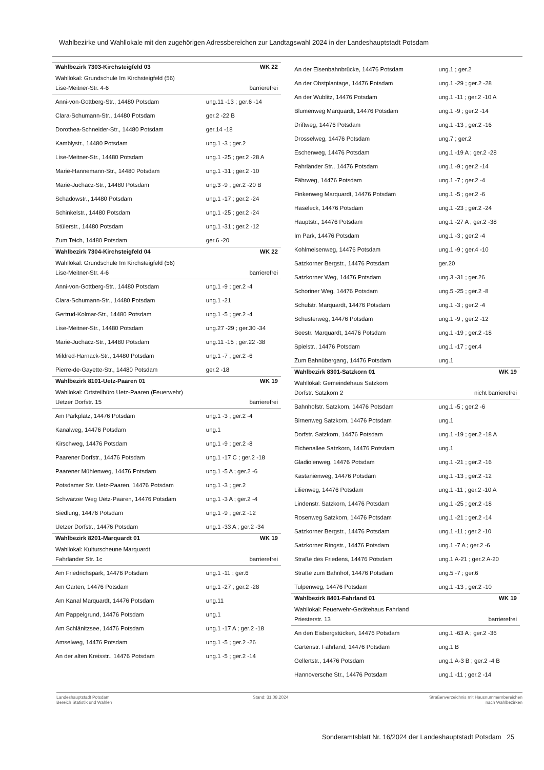Wahlbezirke und Wahllokale mit den zugehörigen Adressbereichen zur Landtagswahl 2024 in der Landeshauptstadt Potsdam
| Wahlbezirk 7303-Kirchsteigfeld 03 | WK 22 |
| Wahllokal: Grundschule Im Kirchsteigfeld (56) | |
| Lise-Meitner-Str. 4-6 | barrierefrei |
| Anni-von-Gottberg-Str., 14480 Potsdam | ung.11 -13 ; ger.6 -14 |
| Clara-Schumann-Str., 14480 Potsdam | ger.2 -22 B |
| Dorothea-Schneider-Str., 14480 Potsdam | ger.14 -18 |
| Kamblystr., 14480 Potsdam | ung.1 -3 ; ger.2 |
| Lise-Meitner-Str., 14480 Potsdam | ung.1 -25 ; ger.2 -28 A |
| Marie-Hannemann-Str., 14480 Potsdam | ung.1 -31 ; ger.2 -10 |
| Marie-Juchacz-Str., 14480 Potsdam | ung.3 -9 ; ger.2 -20 B |
| Schadowstr., 14480 Potsdam | ung.1 -17 ; ger.2 -24 |
| Schinkelstr., 14480 Potsdam | ung.1 -25 ; ger.2 -24 |
| Stülerstr., 14480 Potsdam | ung.1 -31 ; ger.2 -12 |
| Zum Teich, 14480 Potsdam | ger.6 -20 |
| Wahlbezirk 7304-Kirchsteigfeld 04 | WK 22 |
| Wahllokal: Grundschule Im Kirchsteigfeld (56) | |
| Lise-Meitner-Str. 4-6 | barrierefrei |
| Anni-von-Gottberg-Str., 14480 Potsdam | ung.1 -9 ; ger.2 -4 |
| Clara-Schumann-Str., 14480 Potsdam | ung.1 -21 |
| Gertrud-Kolmar-Str., 14480 Potsdam | ung.1 -5 ; ger.2 -4 |
| Lise-Meitner-Str., 14480 Potsdam | ung.27 -29 ; ger.30 -34 |
| Marie-Juchacz-Str., 14480 Potsdam | ung.11 -15 ; ger.22 -38 |
| Mildred-Harnack-Str., 14480 Potsdam | ung.1 -7 ; ger.2 -6 |
| Pierre-de-Gayette-Str., 14480 Potsdam | ger.2 -18 |
| Wahlbezirk 8101-Uetz-Paaren 01 | WK 19 |
| Wahllokal: Ortsteilbüro Uetz-Paaren (Feuerwehr) | |
| Uetzer Dorfstr. 15 | barrierefrei |
| Am Parkplatz, 14476 Potsdam | ung.1 -3 ; ger.2 -4 |
| Kanalweg, 14476 Potsdam | ung.1 |
| Kirschweg, 14476 Potsdam | ung.1 -9 ; ger.2 -8 |
| Paarener Dorfstr., 14476 Potsdam | ung.1 -17 C ; ger.2 -18 |
| Paarener Mühlenweg, 14476 Potsdam | ung.1 -5 A ; ger.2 -6 |
| Potsdamer Str. Uetz-Paaren, 14476 Potsdam | ung.1 -3 ; ger.2 |
| Schwarzer Weg Uetz-Paaren, 14476 Potsdam | ung.1 -3 A ; ger.2 -4 |
| Siedlung, 14476 Potsdam | ung.1 -9 ; ger.2 -12 |
| Uetzer Dorfstr., 14476 Potsdam | ung.1 -33 A ; ger.2 -34 |
| Wahlbezirk 8201-Marquardt 01 | WK 19 |
| Wahllokal: Kulturscheune Marquardt | |
| Fahrländer Str. 1c | barrierefrei |
| Am Friedrichspark, 14476 Potsdam | ung.1 -11 ; ger.6 |
| Am Garten, 14476 Potsdam | ung.1 -27 ; ger.2 -28 |
| Am Kanal Marquardt, 14476 Potsdam | ung.11 |
| Am Pappelgrund, 14476 Potsdam | ung.1 |
| Am Schlänitzsee, 14476 Potsdam | ung.1 -17 A ; ger.2 -18 |
| Amselweg, 14476 Potsdam | ung.1 -5 ; ger.2 -26 |
| An der alten Kreisstr., 14476 Potsdam | ung.1 -5 ; ger.2 -14 |
| An der Eisenbahnbrücke, 14476 Potsdam | ung.1 ; ger.2 |
| An der Obstplantage, 14476 Potsdam | ung.1 -29 ; ger.2 -28 |
| An der Wublitz, 14476 Potsdam | ung.1 -11 ; ger.2 -10 A |
| Blumenweg Marquardt, 14476 Potsdam | ung.1 -9 ; ger.2 -14 |
| Driftweg, 14476 Potsdam | ung.1 -13 ; ger.2 -16 |
| Drosselweg, 14476 Potsdam | ung.7 ; ger.2 |
| Eschenweg, 14476 Potsdam | ung.1 -19 A ; ger.2 -28 |
| Fahrländer Str., 14476 Potsdam | ung.1 -9 ; ger.2 -14 |
| Fährweg, 14476 Potsdam | ung.1 -7 ; ger.2 -4 |
| Finkenweg Marquardt, 14476 Potsdam | ung.1 -5 ; ger.2 -6 |
| Haseleck, 14476 Potsdam | ung.1 -23 ; ger.2 -24 |
| Hauptstr., 14476 Potsdam | ung.1 -27 A ; ger.2 -38 |
| Im Park, 14476 Potsdam | ung.1 -3 ; ger.2 -4 |
| Kohlmeisenweg, 14476 Potsdam | ung.1 -9 ; ger.4 -10 |
| Satzkorner Bergstr., 14476 Potsdam | ger.20 |
| Satzkorner Weg, 14476 Potsdam | ung.3 -31 ; ger.26 |
| Schoriner Weg, 14476 Potsdam | ung.5 -25 ; ger.2 -8 |
| Schulstr. Marquardt, 14476 Potsdam | ung.1 -3 ; ger.2 -4 |
| Schusterweg, 14476 Potsdam | ung.1 -9 ; ger.2 -12 |
| Seestr. Marquardt, 14476 Potsdam | ung.1 -19 ; ger.2 -18 |
| Spielstr., 14476 Potsdam | ung.1 -17 ; ger.4 |
| Zum Bahnübergang, 14476 Potsdam | ung.1 |
| Wahlbezirk 8301-Satzkorn 01 | WK 19 |
| Wahllokal: Gemeindehaus Satzkorn | |
| Dorfstr. Satzkorn 2 | nicht barrierefrei |
| Bahnhofstr. Satzkorn, 14476 Potsdam | ung.1 -5 ; ger.2 -6 |
| Birnenweg Satzkorn, 14476 Potsdam | ung.1 |
| Dorfstr. Satzkorn, 14476 Potsdam | ung.1 -19 ; ger.2 -18 A |
| Eichenallee Satzkorn, 14476 Potsdam | ung.1 |
| Gladiolenweg, 14476 Potsdam | ung.1 -21 ; ger.2 -16 |
| Kastanienweg, 14476 Potsdam | ung.1 -13 ; ger.2 -12 |
| Lilienweg, 14476 Potsdam | ung.1 -11 ; ger.2 -10 A |
| Lindenstr. Satzkorn, 14476 Potsdam | ung.1 -25 ; ger.2 -18 |
| Rosenweg Satzkorn, 14476 Potsdam | ung.1 -21 ; ger.2 -14 |
| Satzkorner Bergstr., 14476 Potsdam | ung.1 -11 ; ger.2 -10 |
| Satzkorner Ringstr., 14476 Potsdam | ung.1 -7 A ; ger.2 -6 |
| Straße des Friedens, 14476 Potsdam | ung.1 A-21 ; ger.2 A-20 |
| Straße zum Bahnhof, 14476 Potsdam | ung.5 -7 ; ger.6 |
| Tulpenweg, 14476 Potsdam | ung.1 -13 ; ger.2 -10 |
| Wahlbezirk 8401-Fahrland 01 | WK 19 |
| Wahllokal: Feuerwehr-Gerätehaus Fahrland | |
| Priesterstr. 13 | barrierefrei |
| An den Eisbergstücken, 14476 Potsdam | ung.1 -63 A ; ger.2 -36 |
| Gartenstr. Fahrland, 14476 Potsdam | ung.1 B |
| Gellertstr., 14476 Potsdam | ung.1 A-3 B ; ger.2 -4 B |
| Hannoversche Str., 14476 Potsdam | ung.1 -11 ; ger.2 -14 |
Landeshauptstadt Potsdam
Bereich Statistik und Wahlen
Stand: 31.08.2024 Straßenverzeichnis mit Hausnummernbereichen
nach Wahlbezirken
Sonderamtsblatt Nr. 16/2024 der Landeshauptstadt Potsdam 25